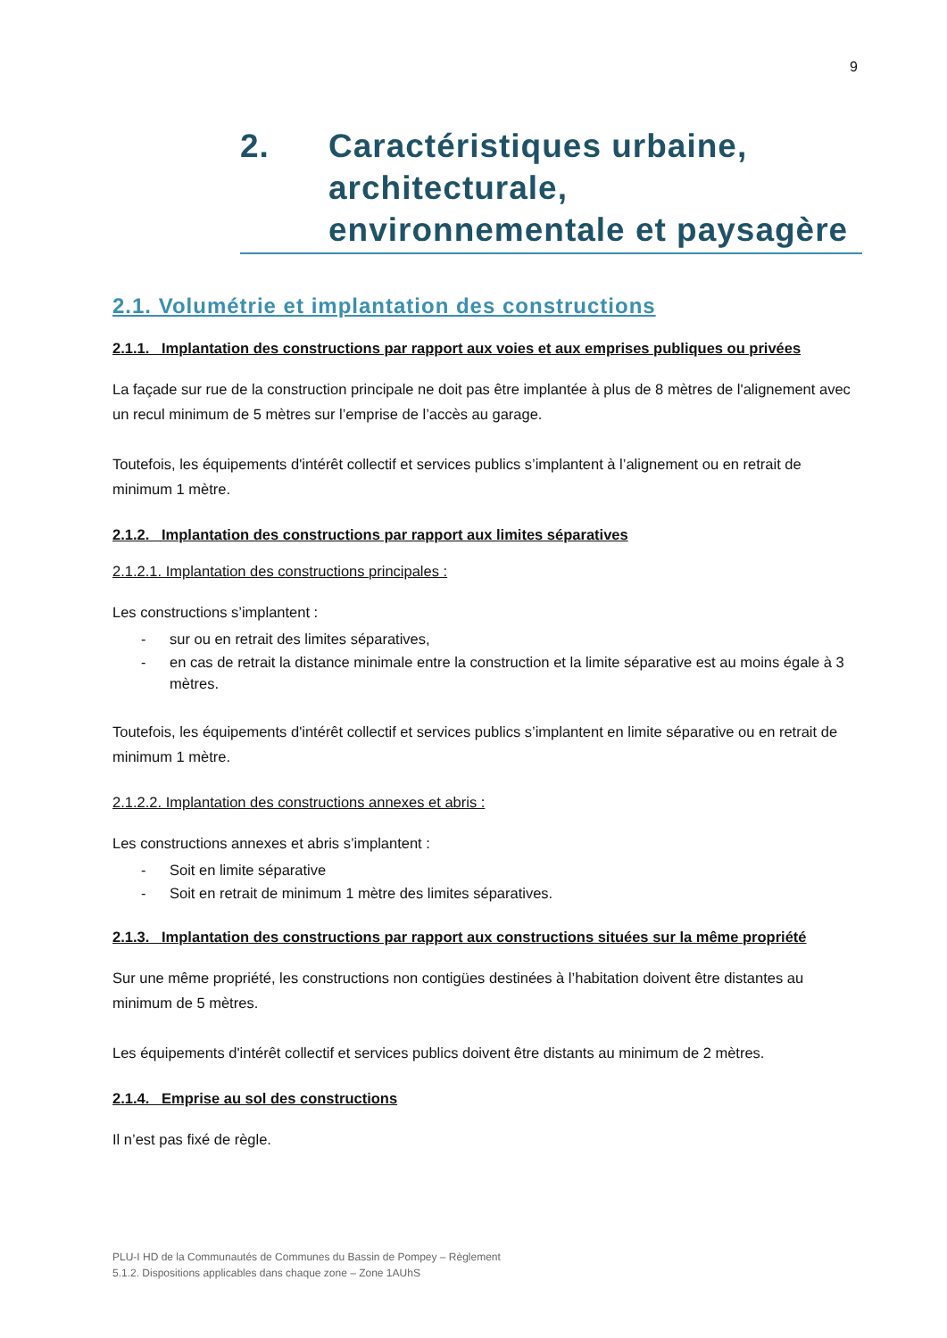9
2. Caractéristiques urbaine,
architecturale,
environnementale et paysagère
2.1. Volumétrie et implantation des constructions
2.1.1. Implantation des constructions par rapport aux voies et aux emprises publiques ou privées
La façade sur rue de la construction principale ne doit pas être implantée à plus de 8 mètres de l'alignement avec un recul minimum de 5 mètres sur l’emprise de l’accès au garage.
Toutefois, les équipements d'intérêt collectif et services publics s’implantent à l’alignement ou en retrait de minimum 1 mètre.
2.1.2. Implantation des constructions par rapport aux limites séparatives
2.1.2.1. Implantation des constructions principales :
Les constructions s’implantent :
- sur ou en retrait des limites séparatives,
- en cas de retrait la distance minimale entre la construction et la limite séparative est au moins égale à 3 mètres.
Toutefois, les équipements d'intérêt collectif et services publics s’implantent en limite séparative ou en retrait de minimum 1 mètre.
2.1.2.2. Implantation des constructions annexes et abris :
Les constructions annexes et abris s’implantent :
- Soit en limite séparative
- Soit en retrait de minimum 1 mètre des limites séparatives.
2.1.3. Implantation des constructions par rapport aux constructions situées sur la même propriété
Sur une même propriété, les constructions non contigües destinées à l’habitation doivent être distantes au minimum de 5 mètres.
Les équipements d'intérêt collectif et services publics doivent être distants au minimum de 2 mètres.
2.1.4. Emprise au sol des constructions
Il n’est pas fixé de règle.
PLU-I HD de la Communautés de Communes du Bassin de Pompey – Règlement
5.1.2. Dispositions applicables dans chaque zone – Zone 1AUhS